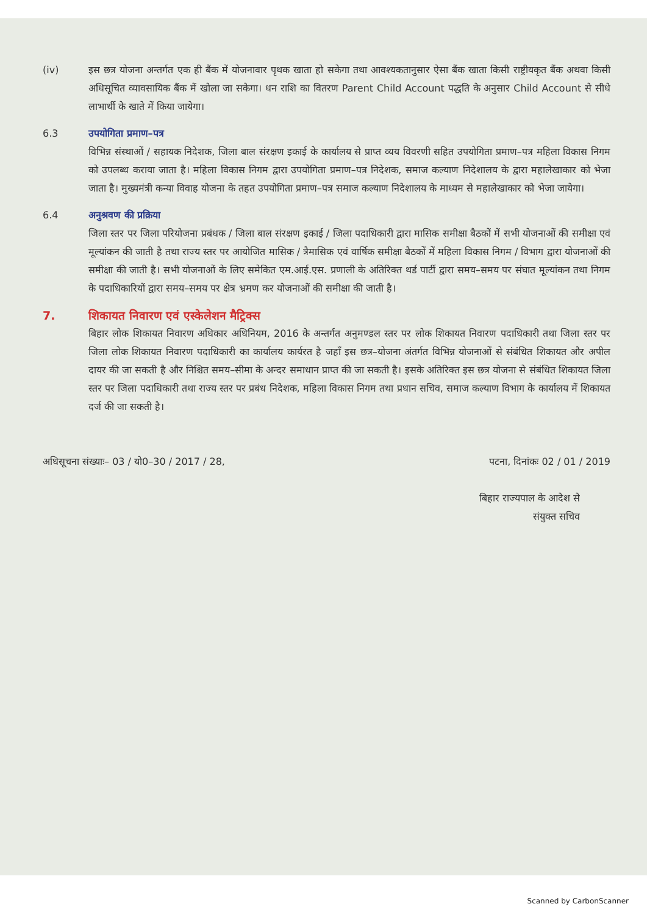(iv) इस छत्र योजना अन्तर्गत एक ही बैंक में योजनावार पृथक खाता हो सकेगा तथा आवश्यकतानुसार ऐसा बैंक खाता किसी राष्ट्रीयकृत बैंक अथवा किसी अधिसूचित व्यावसायिक बैंक में खोला जा सकेगा। धन राशि का वितरण Parent Child Account पद्धति के अनुसार Child Account से सीधे लाभार्थी के खाते में किया जायेगा।
6.3 उपयोगिता प्रमाण–पत्र
विभिन्न संस्थाओं / सहायक निदेशक, जिला बाल संरक्षण इकाई के कार्यालय से प्राप्त व्यय विवरणी सहित उपयोगिता प्रमाण–पत्र महिला विकास निगम को उपलब्ध कराया जाता है। महिला विकास निगम द्वारा उपयोगिता प्रमाण–पत्र निदेशक, समाज कल्याण निदेशालय के द्वारा महालेखाकार को भेजा जाता है। मुख्यमंत्री कन्या विवाह योजना के तहत उपयोगिता प्रमाण–पत्र समाज कल्याण निदेशालय के माध्यम से महालेखाकार को भेजा जायेगा।
6.4 अनुश्रवण की प्रक्रिया
जिला स्तर पर जिला परियोजना प्रबंधक / जिला बाल संरक्षण इकाई / जिला पदाधिकारी द्वारा मासिक समीक्षा बैठकों में सभी योजनाओं की समीक्षा एवं मूल्यांकन की जाती है तथा राज्य स्तर पर आयोजित मासिक / त्रैमासिक एवं वार्षिक समीक्षा बैठकों में महिला विकास निगम / विभाग द्वारा योजनाओं की समीक्षा की जाती है। सभी योजनाओं के लिए समेकित एम.आई.एस. प्रणाली के अतिरिक्त थर्ड पार्टी द्वारा समय–समय पर संघात मूल्यांकन तथा निगम के पदाधिकारियों द्वारा समय–समय पर क्षेत्र भ्रमण कर योजनाओं की समीक्षा की जाती है।
7. शिकायत निवारण एवं एस्केलेशन मैट्रिक्स
बिहार लोक शिकायत निवारण अधिकार अधिनियम, 2016 के अन्तर्गत अनुमण्डल स्तर पर लोक शिकायत निवारण पदाधिकारी तथा जिला स्तर पर जिला लोक शिकायत निवारण पदाधिकारी का कार्यालय कार्यरत है जहाँ इस छत्र–योजना अंतर्गत विभिन्न योजनाओं से संबंधित शिकायत और अपील दायर की जा सकती है और निश्चित समय–सीमा के अन्दर समाधान प्राप्त की जा सकती है। इसके अतिरिक्त इस छत्र योजना से संबंधित शिकायत जिला स्तर पर जिला पदाधिकारी तथा राज्य स्तर पर प्रबंध निदेशक, महिला विकास निगम तथा प्रधान सचिव, समाज कल्याण विभाग के कार्यालय में शिकायत दर्ज की जा सकती है।
अधिसूचना संख्याः– 03 / यो0–30 / 2017 / 28, पटना, दिनांकः 02 / 01 / 2019
बिहार राज्यपाल के आदेश से
संयुक्त सचिव
Scanned by CarbonScanner